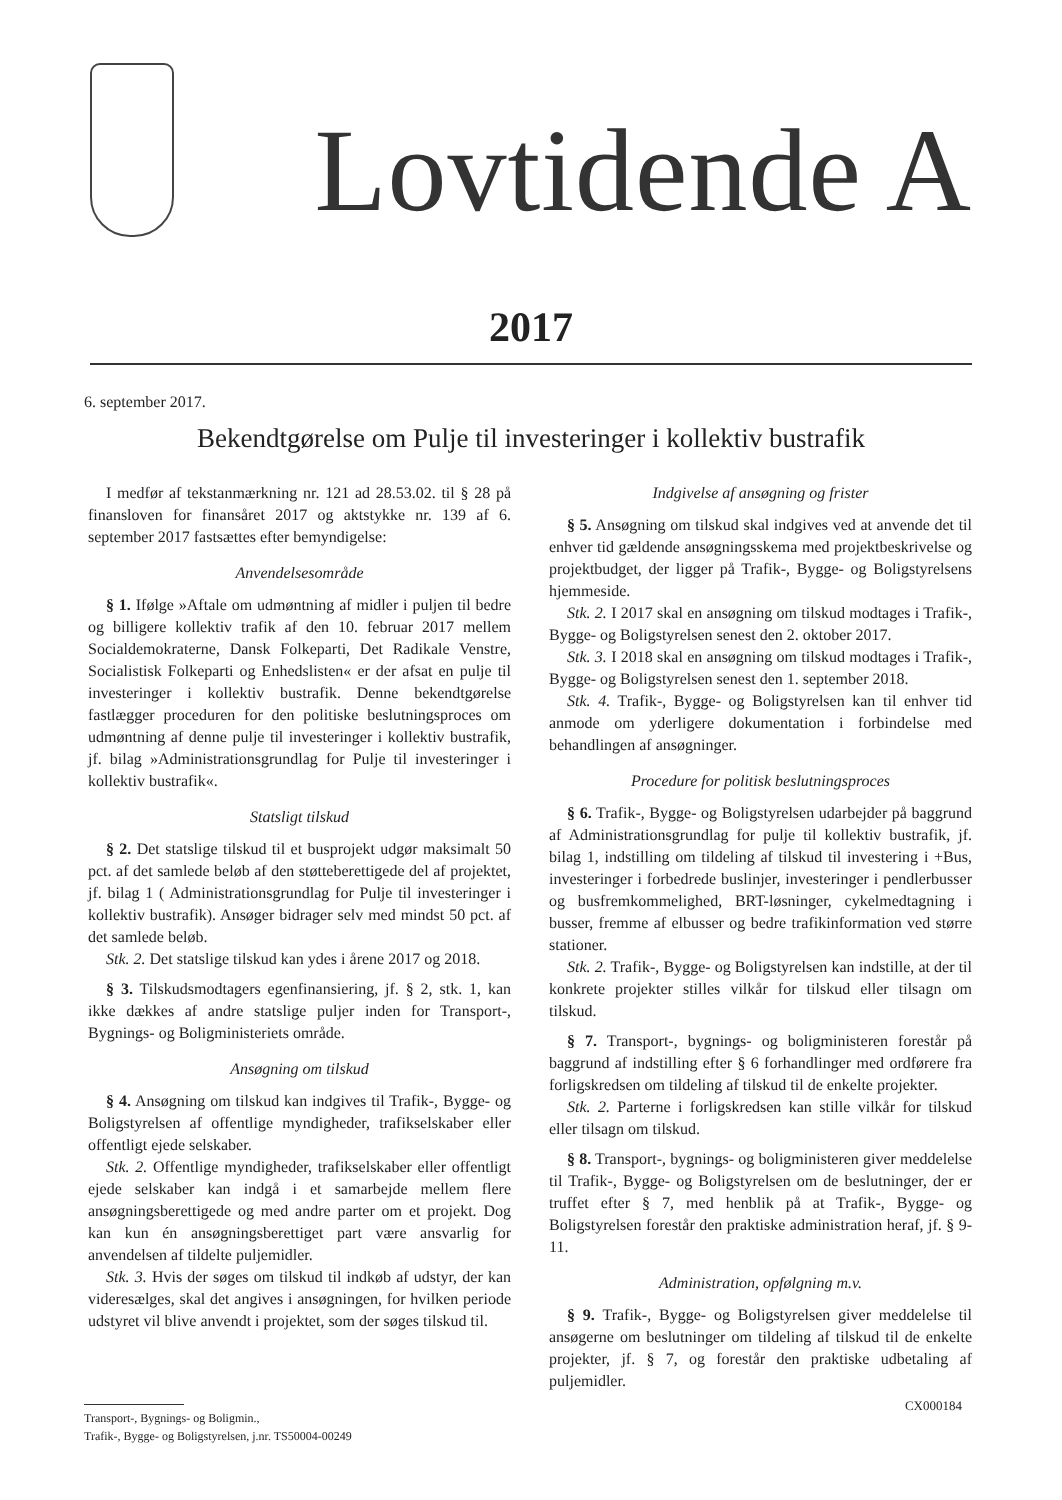Lovtidende A
2017
6. september 2017.
Bekendtgørelse om Pulje til investeringer i kollektiv bustrafik
I medfør af tekstanmærkning nr. 121 ad 28.53.02. til § 28 på finansloven for finansåret 2017 og aktstykke nr. 139 af 6. september 2017 fastsættes efter bemyndigelse:
Anvendelsesområde
§ 1. Ifølge »Aftale om udmøntning af midler i puljen til bedre og billigere kollektiv trafik af den 10. februar 2017 mellem Socialdemokraterne, Dansk Folkeparti, Det Radikale Venstre, Socialistisk Folkeparti og Enhedslisten« er der afsat en pulje til investeringer i kollektiv bustrafik. Denne bekendtgørelse fastlægger proceduren for den politiske beslutningsproces om udmøntning af denne pulje til investeringer i kollektiv bustrafik, jf. bilag »Administrationsgrundlag for Pulje til investeringer i kollektiv bustrafik«.
Statsligt tilskud
§ 2. Det statslige tilskud til et busprojekt udgør maksimalt 50 pct. af det samlede beløb af den støtteberettigede del af projektet, jf. bilag 1 ( Administrationsgrundlag for Pulje til investeringer i kollektiv bustrafik). Ansøger bidrager selv med mindst 50 pct. af det samlede beløb.
Stk. 2. Det statslige tilskud kan ydes i årene 2017 og 2018.
§ 3. Tilskudsmodtagers egenfinansiering, jf. § 2, stk. 1, kan ikke dækkes af andre statslige puljer inden for Transport-, Bygnings- og Boligministeriets område.
Ansøgning om tilskud
§ 4. Ansøgning om tilskud kan indgives til Trafik-, Bygge- og Boligstyrelsen af offentlige myndigheder, trafikselskaber eller offentligt ejede selskaber.
Stk. 2. Offentlige myndigheder, trafikselskaber eller offentligt ejede selskaber kan indgå i et samarbejde mellem flere ansøgningsberettigede og med andre parter om et projekt. Dog kan kun én ansøgningsberettiget part være ansvarlig for anvendelsen af tildelte puljemidler.
Stk. 3. Hvis der søges om tilskud til indkøb af udstyr, der kan videresælges, skal det angives i ansøgningen, for hvilken periode udstyret vil blive anvendt i projektet, som der søges tilskud til.
Indgivelse af ansøgning og frister
§ 5. Ansøgning om tilskud skal indgives ved at anvende det til enhver tid gældende ansøgningsskema med projektbeskrivelse og projektbudget, der ligger på Trafik-, Bygge- og Boligstyrelsens hjemmeside.
Stk. 2. I 2017 skal en ansøgning om tilskud modtages i Trafik-, Bygge- og Boligstyrelsen senest den 2. oktober 2017.
Stk. 3. I 2018 skal en ansøgning om tilskud modtages i Trafik-, Bygge- og Boligstyrelsen senest den 1. september 2018.
Stk. 4. Trafik-, Bygge- og Boligstyrelsen kan til enhver tid anmode om yderligere dokumentation i forbindelse med behandlingen af ansøgninger.
Procedure for politisk beslutningsproces
§ 6. Trafik-, Bygge- og Boligstyrelsen udarbejder på baggrund af Administrationsgrundlag for pulje til kollektiv bustrafik, jf. bilag 1, indstilling om tildeling af tilskud til investering i +Bus, investeringer i forbedrede buslinjer, investeringer i pendlerbusser og busfremkommelighed, BRT-løsninger, cykelmedtagning i busser, fremme af elbusser og bedre trafikinformation ved større stationer.
Stk. 2. Trafik-, Bygge- og Boligstyrelsen kan indstille, at der til konkrete projekter stilles vilkår for tilskud eller tilsagn om tilskud.
§ 7. Transport-, bygnings- og boligministeren forestår på baggrund af indstilling efter § 6 forhandlinger med ordførere fra forligskredsen om tildeling af tilskud til de enkelte projekter.
Stk. 2. Parterne i forligskredsen kan stille vilkår for tilskud eller tilsagn om tilskud.
§ 8. Transport-, bygnings- og boligministeren giver meddelelse til Trafik-, Bygge- og Boligstyrelsen om de beslutninger, der er truffet efter § 7, med henblik på at Trafik-, Bygge- og Boligstyrelsen forestår den praktiske administration heraf, jf. § 9-11.
Administration, opfølgning m.v.
§ 9. Trafik-, Bygge- og Boligstyrelsen giver meddelelse til ansøgerne om beslutninger om tildeling af tilskud til de enkelte projekter, jf. § 7, og forestår den praktiske udbetaling af puljemidler.
CX000184
Transport-, Bygnings- og Boligmin.,
Trafik-, Bygge- og Boligstyrelsen, j.nr. TS50004-00249